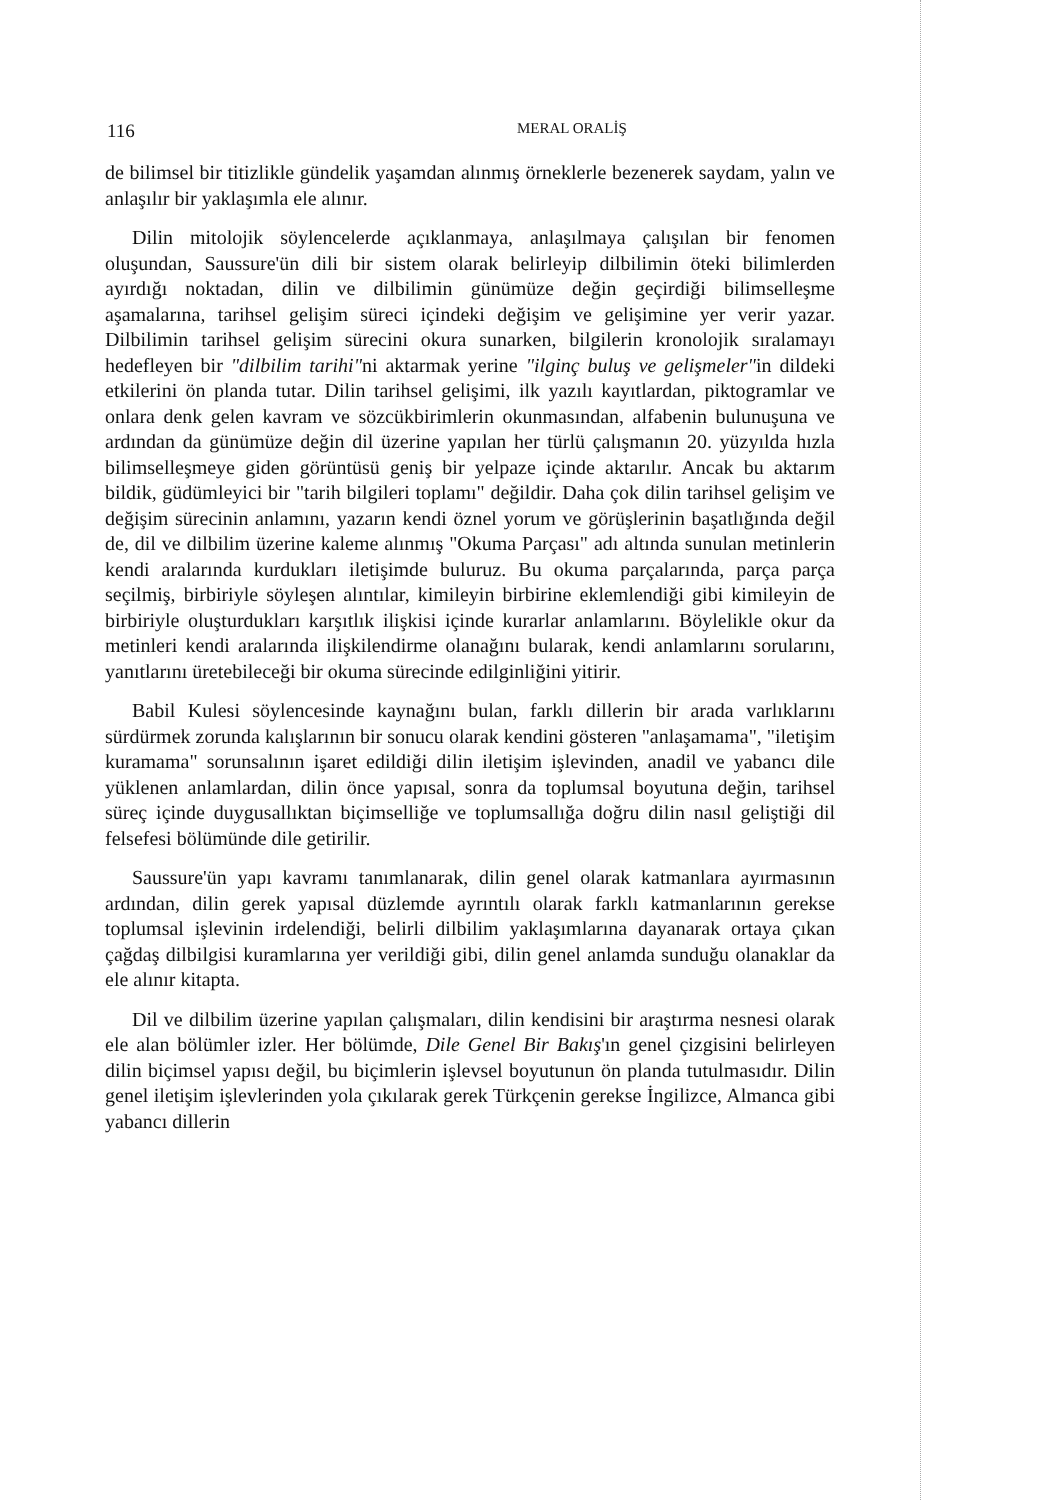116 MERAL ORALİŞ
de bilimsel bir titizlikle gündelik yaşamdan alınmış örneklerle bezenerek saydam, yalın ve anlaşılır bir yaklaşımla ele alınır.
Dilin mitolojik söylencelerde açıklanmaya, anlaşılmaya çalışılan bir fenomen oluşundan, Saussure'ün dili bir sistem olarak belirleyip dilbilimin öteki bilimlerden ayırdığı noktadan, dilin ve dilbilimin günümüze değin geçirdiği bilimselleşme aşamalarına, tarihsel gelişim süreci içindeki değişim ve gelişimine yer verir yazar. Dilbilimin tarihsel gelişim sürecini okura sunarken, bilgilerin kronolojik sıralamayı hedefleyen bir "dilbilim tarihi"ni aktarmak yerine "ilginç buluş ve gelişmeler"in dildeki etkilerini ön planda tutar. Dilin tarihsel gelişimi, ilk yazılı kayıtlardan, piktogramlar ve onlara denk gelen kavram ve sözcükbirimlerin okunmasından, alfabenin bulunuşuna ve ardından da günümüze değin dil üzerine yapılan her türlü çalışmanın 20. yüzyılda hızla bilimselleşmeye giden görüntüsü geniş bir yelpaze içinde aktarılır. Ancak bu aktarım bildik, güdümleyici bir "tarih bilgileri toplamı" değildir. Daha çok dilin tarihsel gelişim ve değişim sürecinin anlamını, yazarın kendi öznel yorum ve görüşlerinin başatlığında değil de, dil ve dilbilim üzerine kaleme alınmış "Okuma Parçası" adı altında sunulan metinlerin kendi aralarında kurdukları iletişimde buluruz. Bu okuma parçalarında, parça parça seçilmiş, birbiriyle söyleşen alıntılar, kimileyin birbirine eklemlendiği gibi kimileyin de birbiriyle oluşturdukları karşıtlık ilişkisi içinde kurarlar anlamlarını. Böylelikle okur da metinleri kendi aralarında ilişkilendirme olanağını bularak, kendi anlamlarını sorularını, yanıtlarını üretebileceği bir okuma sürecinde edilginliğini yitirir.
Babil Kulesi söylencesinde kaynağını bulan, farklı dillerin bir arada varlıklarını sürdürmek zorunda kalışlarının bir sonucu olarak kendini gösteren "anlaşamama", "iletişim kuramama" sorunsalının işaret edildiği dilin iletişim işlevinden, anadil ve yabancı dile yüklenen anlamlardan, dilin önce yapısal, sonra da toplumsal boyutuna değin, tarihsel süreç içinde duygusallıktan biçimselliğe ve toplumsallığa doğru dilin nasıl geliştiği dil felsefesi bölümünde dile getirilir.
Saussure'ün yapı kavramı tanımlanarak, dilin genel olarak katmanlara ayırmasının ardından, dilin gerek yapısal düzlemde ayrıntılı olarak farklı katmanlarının gerekse toplumsal işlevinin irdelendiği, belirli dilbilim yaklaşımlarına dayanarak ortaya çıkan çağdaş dilbilgisi kuramlarına yer verildiği gibi, dilin genel anlamda sunduğu olanaklar da ele alınır kitapta.
Dil ve dilbilim üzerine yapılan çalışmaları, dilin kendisini bir araştırma nesnesi olarak ele alan bölümler izler. Her bölümde, Dile Genel Bir Bakış'ın genel çizgisini belirleyen dilin biçimsel yapısı değil, bu biçimlerin işlevsel boyutunun ön planda tutulmasıdır. Dilin genel iletişim işlevlerinden yola çıkılarak gerek Türkçenin gerekse İngilizce, Almanca gibi yabancı dillerin